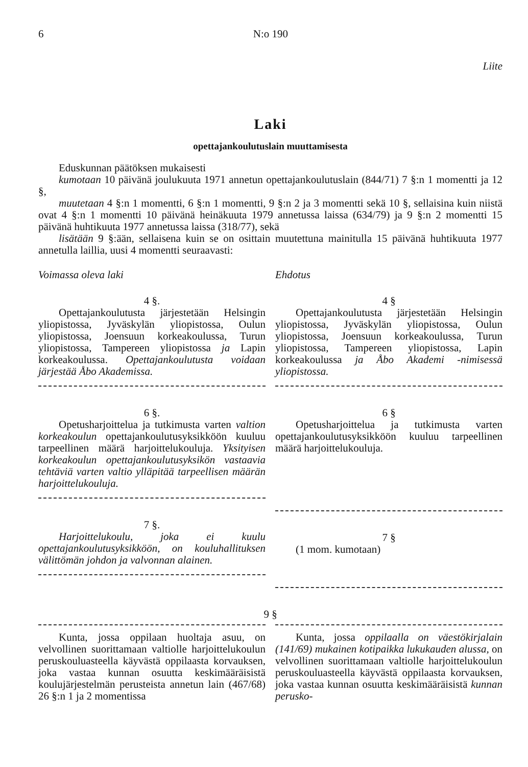6 N:o 190
Liite
Laki
opettajankoulutuslain muuttamisesta
Eduskunnan päätöksen mukaisesti
kumotaan 10 päivänä joulukuuta 1971 annetun opettajankoulutuslain (844/71) 7 §:n 1 momentti ja 12 §,
muutetaan 4 §:n 1 momentti, 6 §:n 1 momentti, 9 §:n 2 ja 3 momentti sekä 10 §, sellaisina kuin niistä ovat 4 §:n 1 momentti 10 päivänä heinäkuuta 1979 annetussa laissa (634/79) ja 9 §:n 2 momentti 15 päivänä huhtikuuta 1977 annetussa laissa (318/77), sekä
lisätään 9 §:ään, sellaisena kuin se on osittain muutettuna mainitulla 15 päivänä huhtikuuta 1977 annetulla laillia, uusi 4 momentti seuraavasti:
Voimassa oleva laki
4 §.
Opettajankoulutusta järjestetään Helsingin yliopistossa, Jyväskylän yliopistossa, Oulun yliopistossa, Joensuun korkeakoulussa, Turun yliopistossa, Tampereen yliopistossa ja Lapin korkeakoulussa. Opettajankoulutusta voidaan järjestää Åbo Akademissa.
6 §.
Opetusharjoittelua ja tutkimusta varten valtion korkeakoulun opettajankoulutusyksikköön kuuluu tarpeellinen määrä harjoittelukouluja. Yksityisen korkeakoulun opettajankoulutusyksikön vastaavia tehtäviä varten valtio ylläpitää tarpeellisen määrän harjoittelukouluja.
7 §.
Harjoittelukoulu, joka ei kuulu opettajankoulutusyksikköön, on kouluhallituksen välittömän johdon ja valvonnan alainen.
Ehdotus
4 §
Opettajankoulutusta järjestetään Helsingin yliopistossa, Jyväskylän yliopistossa, Oulun yliopistossa, Joensuun korkeakoulussa, Turun yliopistossa, Tampereen yliopistossa, Lapin korkeakoulussa ja Åbo Akademi -nimisessä yliopistossa.
6 §
Opetusharjoittelua ja tutkimusta varten opettajankoulutusyksikköön kuuluu tarpeellinen määrä harjoittelukouluja.
7 §
(1 mom. kumotaan)
9 §
Kunta, jossa oppilaan huoltaja asuu, on velvollinen suorittamaan valtiolle harjoittelukoulun peruskouluasteella käyvästä oppilaasta korvauksen, joka vastaa kunnan osuutta keskimääräisistä koulujärjestelmän perusteista annetun lain (467/68) 26 §:n 1 ja 2 momentissa
Kunta, jossa oppilaalla on väestökirjalain (141/69) mukainen kotipaikka lukukauden alussa, on velvollinen suorittamaan valtiolle harjoittelukoulun peruskouluasteella käyvästä oppilaasta korvauksen, joka vastaa kunnan osuutta keskimääräisistä kunnan perusko-